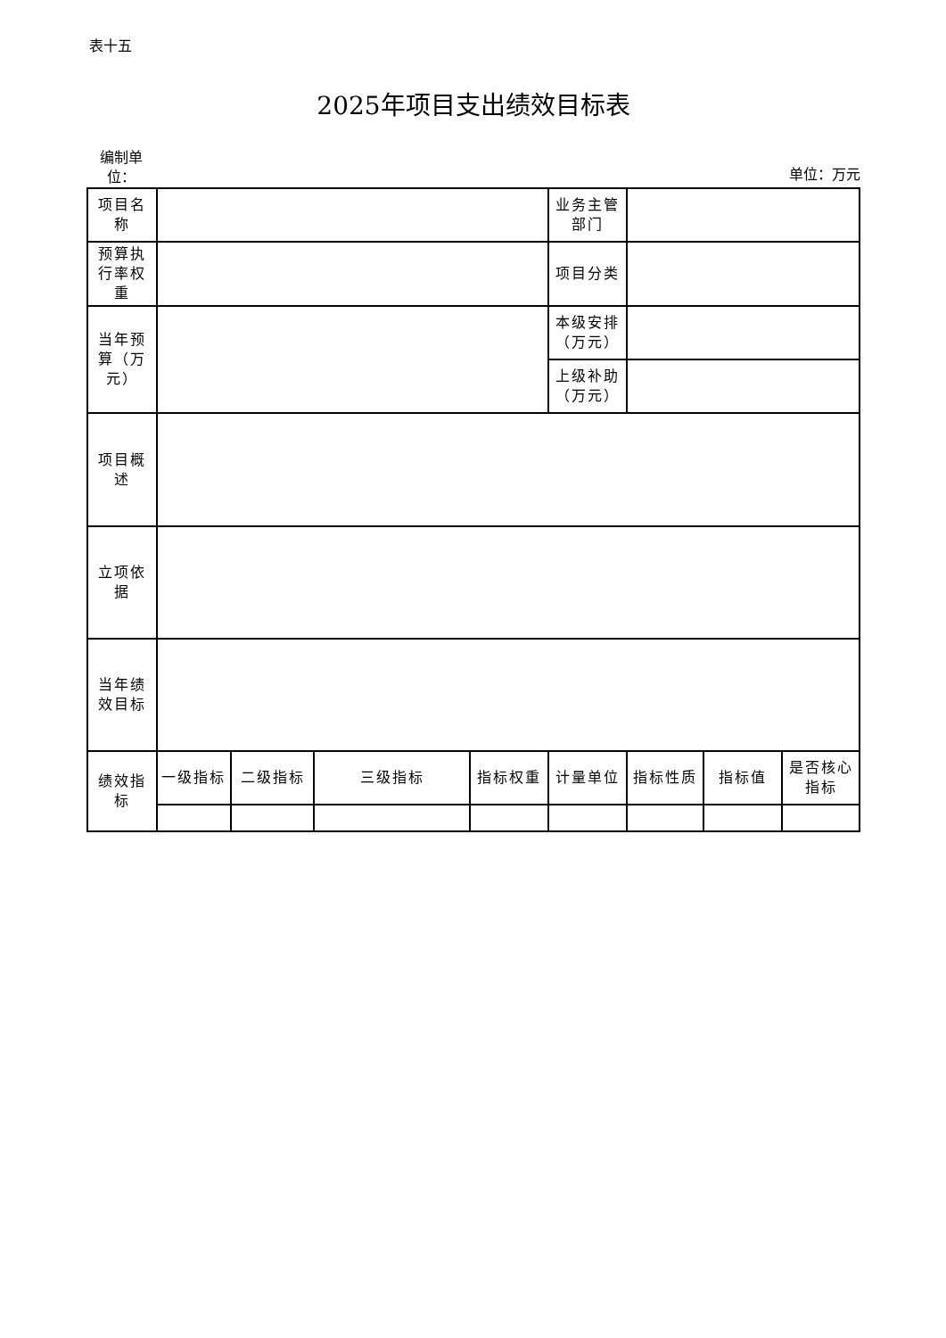表十五
2025年项目支出绩效目标表
编制单位：
单位：万元
| 项目名称 | | | | | 业务主管部门 | | | |
| 预算执行率权重 | | | | | 项目分类 | | | |
| 当年预算（万元） | | | | | 本级安排（万元） | | | |
| | | | | | 上级补助（万元） | | | |
| 项目概述 | | | | | | | | |
| 立项依据 | | | | | | | | |
| 当年绩效目标 | | | | | | | | |
| 绩效指标 | 一级指标 | 二级指标 | 三级指标 | 指标权重 | 计量单位 | 指标性质 | 指标值 | 是否核心指标 |